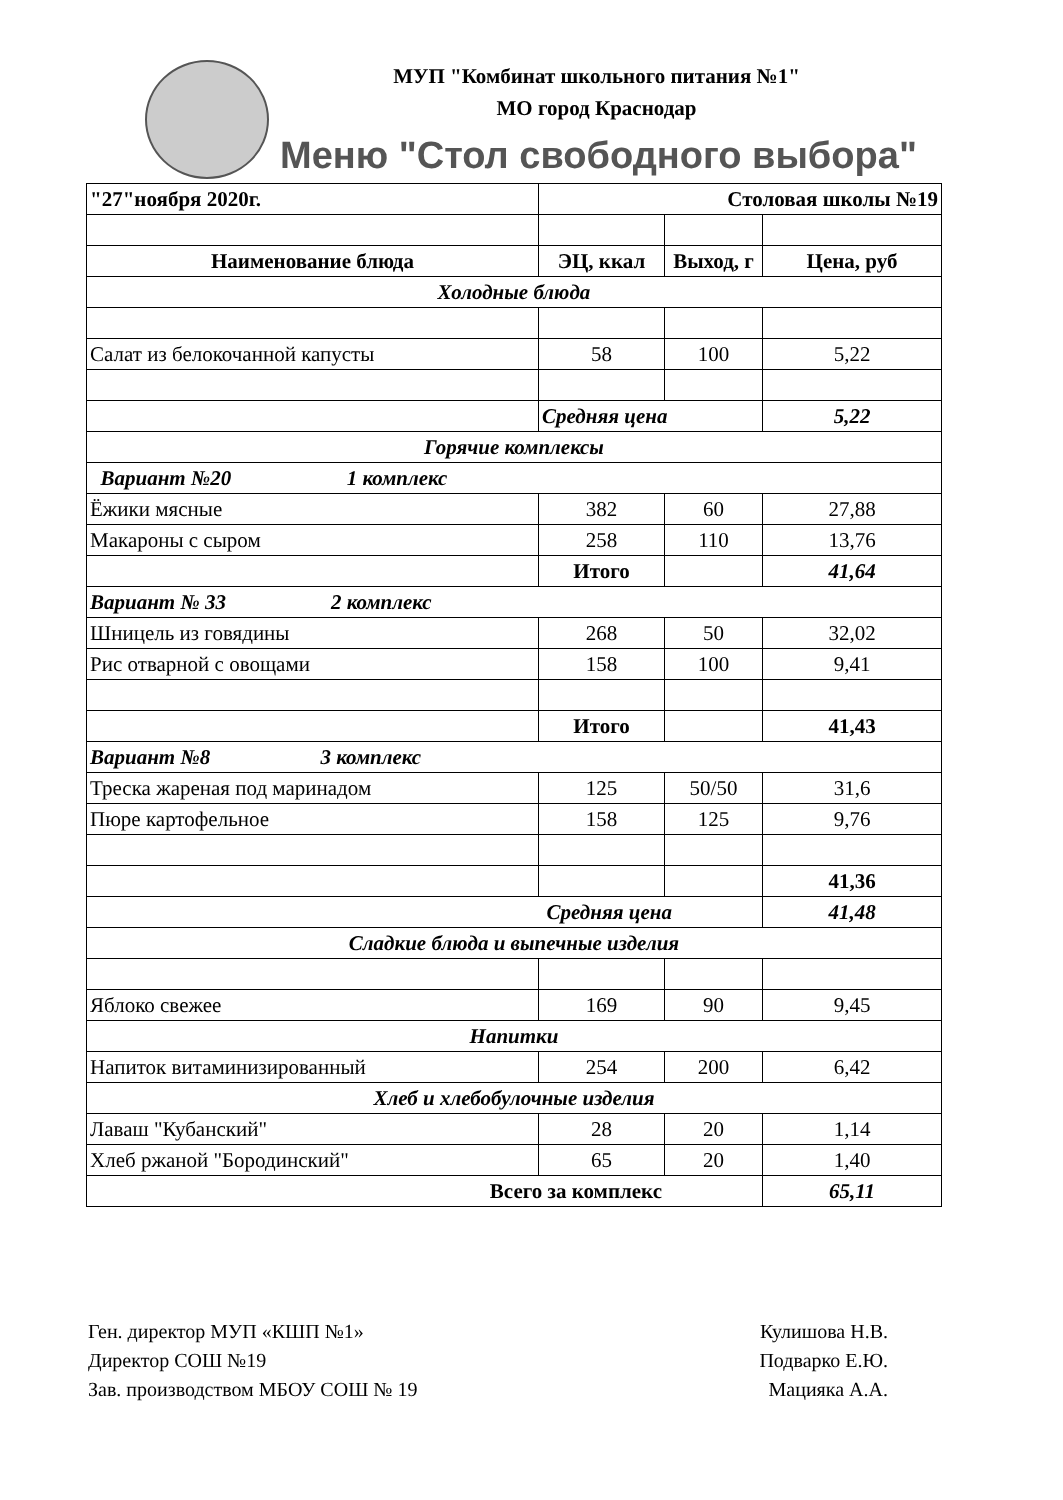МУП "Комбинат школьного питания №1"
МО город Краснодар
Меню "Стол свободного выбора"
| "27"ноября 2020г. | Столовая школы №19 | | |
| Наименование блюда | ЭЦ, ккал | Выход, г | Цена, руб |
| Холодные блюда | | | |
| Салат из белокочанной капусты | 58 | 100 | 5,22 |
| | Средняя цена | | 5,22 |
| Горячие комплексы | | | |
| Вариант №20 1 комплекс | | | |
| Ёжики мясные | 382 | 60 | 27,88 |
| Макароны с сыром | 258 | 110 | 13,76 |
| | Итого | | 41,64 |
| Вариант № 33 2 комплекс | | | |
| Шницель из говядины | 268 | 50 | 32,02 |
| Рис отварной с овощами | 158 | 100 | 9,41 |
| | Итого | | 41,43 |
| Вариант №8 3 комплекс | | | |
| Треска жареная под маринадом | 125 | 50/50 | 31,6 |
| Пюре картофельное | 158 | 125 | 9,76 |
| | | | 41,36 |
| Средняя цена | | | 41,48 |
| Сладкие блюда и выпечные изделия | | | |
| Яблоко свежее | 169 | 90 | 9,45 |
| Напитки | | | |
| Напиток витаминизированный | 254 | 200 | 6,42 |
| Хлеб и хлебобулочные изделия | | | |
| Лаваш "Кубанский" | 28 | 20 | 1,14 |
| Хлеб ржаной "Бородинский" | 65 | 20 | 1,40 |
| Всего за комплекс | | | 65,11 |
Ген. директор МУП «КШП №1» Кулишова Н.В.
Директор СОШ №19 Подварко Е.Ю.
Зав. производством МБОУ СОШ № 19 Мацияка А.А.